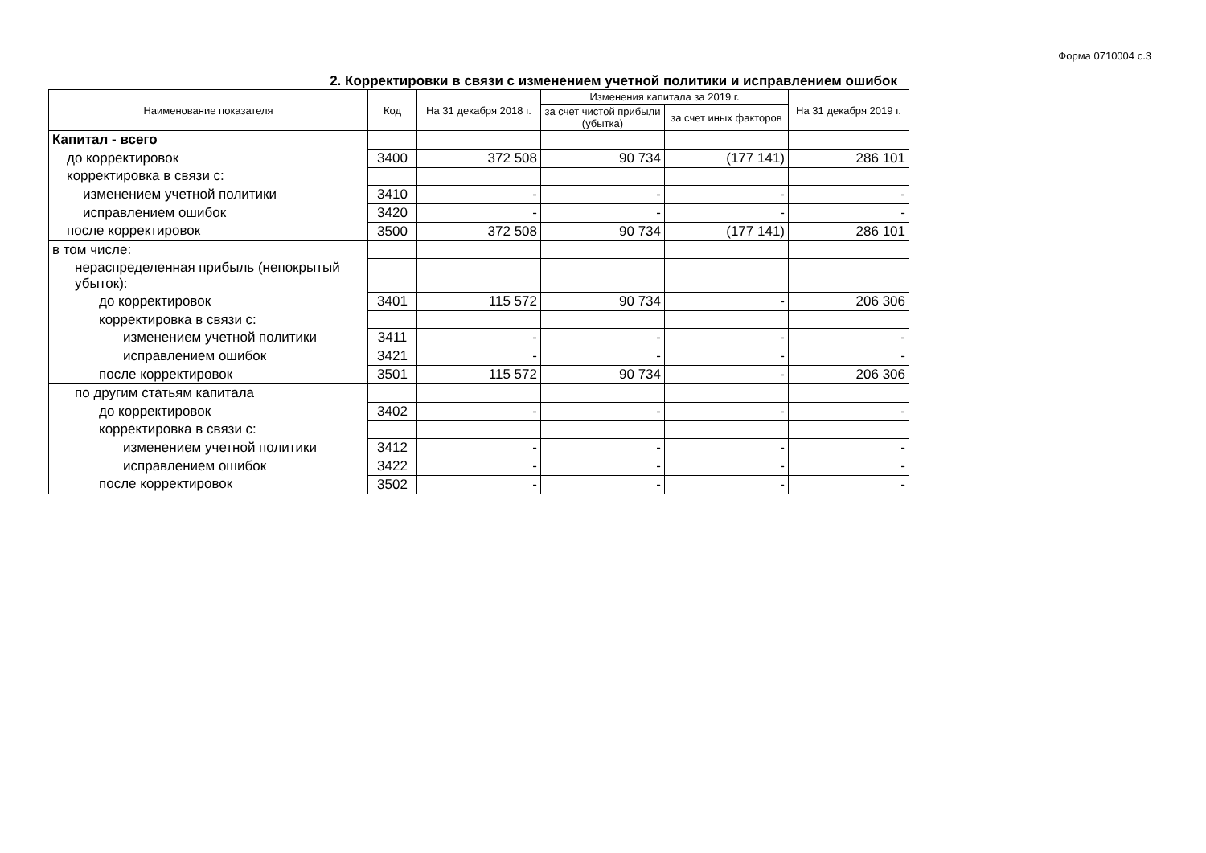Форма 0710004 с.3
2. Корректировки в связи с изменением учетной политики и исправлением ошибок
| Наименование показателя | Код | На 31 декабря 2018 г. | Изменения капитала за 2019 г. | | На 31 декабря 2019 г. |
| --- | --- | --- | --- | --- | --- |
| | | | за счет чистой прибыли (убытка) | за счет иных факторов | |
| Капитал - всего | | | | | |
| до корректировок | 3400 | 372 508 | 90 734 | (177 141) | 286 101 |
| корректировка в связи с: | | | | | |
| изменением учетной политики | 3410 | - | - | - | - |
| исправлением ошибок | 3420 | - | - | - | - |
| после корректировок | 3500 | 372 508 | 90 734 | (177 141) | 286 101 |
| в том числе: | | | | | |
| нераспределенная прибыль (непокрытый убыток): | | | | | |
| до корректировок | 3401 | 115 572 | 90 734 | - | 206 306 |
| корректировка в связи с: | | | | | |
| изменением учетной политики | 3411 | - | - | - | - |
| исправлением ошибок | 3421 | - | - | - | - |
| после корректировок | 3501 | 115 572 | 90 734 | - | 206 306 |
| по другим статьям капитала | | | | | |
| до корректировок | 3402 | - | - | - | - |
| корректировка в связи с: | | | | | |
| изменением учетной политики | 3412 | - | - | - | - |
| исправлением ошибок | 3422 | - | - | - | - |
| после корректировок | 3502 | - | - | - | - |